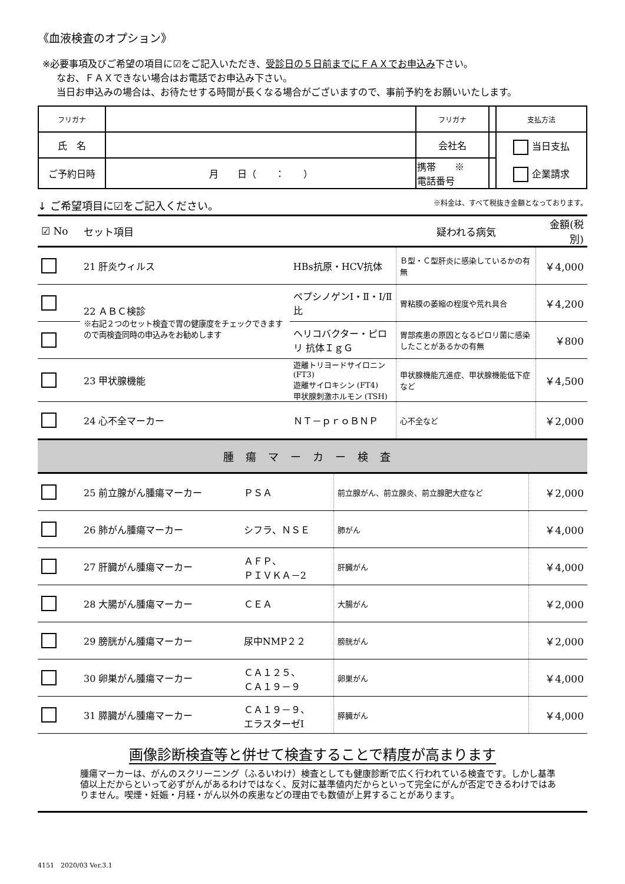《血液検査のオプション》
※必要事項及びご希望の項目に☑をご記入いただき、受診日の５日前までにＦＡＸでお申込み下さい。
なお、ＦＡＸできない場合はお電話でお申込み下さい。
当日お申込みの場合は、お待たせする時間が長くなる場合がございますので、事前予約をお願いいたします。
| フリガナ | | フリガナ | | 支払方法 |
| 氏 名 | | 会社名 | | 当日支払 企業請求 |
| ご予約日時 | 月 日（ ： ） | 携帯 ※ 電話番号 | | |
↓ ご希望項目に☑をご記入ください。 ※料金は、すべて税抜き金額となっております。
| ☑ No | セット項目 | | 疑われる病気 | 金額(税別) |
| --- | --- | --- | --- | --- |
| | 21 肝炎ウィルス | HBs抗原・HCV抗体 | Ｂ型・Ｃ型肝炎に感染しているかの有無 | ￥4,000 |
| | 22 ＡＢＣ検診 ※右記２つのセット検査で胃の健康度をチェックできますので両検査同時の申込みをお勧めします | ペプシノゲンⅠ・Ⅱ・Ⅰ/Ⅱ比 | 胃粘膜の萎縮の程度や荒れ具合 | ￥4,200 |
| | | ヘリコバクター・ピロリ 抗体ＩｇＧ | 胃部疾患の原因となるピロリ菌に感染したことがあるかの有無 | ￥800 |
| | 23 甲状腺機能 | 遊離トリヨードサイロニン (FT3) 遊離サイロキシン (FT4) 甲状腺刺激ホルモン (TSH) | 甲状腺機能亢進症、甲状腺機能低下症など | ￥4,500 |
| | 24 心不全マーカー | ＮＴ－ｐｒｏＢＮＰ | 心不全など | ￥2,000 |
腫瘍マーカー検査
| | 25 前立腺がん腫瘍マーカー | ＰＳＡ | 前立腺がん、前立腺炎、前立腺肥大症など | ￥2,000 |
| | 26 肺がん腫瘍マーカー | シフラ、ＮＳＥ | 肺がん | ￥4,000 |
| | 27 肝臓がん腫瘍マーカー | ＡＦＰ、 ＰＩＶＫＡ－2 | 肝臓がん | ￥4,000 |
| | 28 大腸がん腫瘍マーカー | ＣＥＡ | 大腸がん | ￥2,000 |
| | 29 膀胱がん腫瘍マーカー | 尿中NMP２２ | 膀胱がん | ￥2,000 |
| | 30 卵巣がん腫瘍マーカー | ＣＡ１２５、 ＣＡ１９－９ | 卵巣がん | ￥4,000 |
| | 31 膵臓がん腫瘍マーカー | ＣＡ１９－９、 エラスターゼⅠ | 膵臓がん | ￥4,000 |
画像診断検査等と併せて検査することで精度が高まります
腫瘍マーカーは、がんのスクリーニング（ふるいわけ）検査としても健康診断で広く行われている検査です。しかし基準値以上だからといって必ずがんがあるわけではなく、反対に基準値内だからといって完全にがんが否定できるわけではありません。喫煙・妊娠・月経・がん以外の疾患などの理由でも数値が上昇することがあります。
4151　2020/03 Ver.3.1